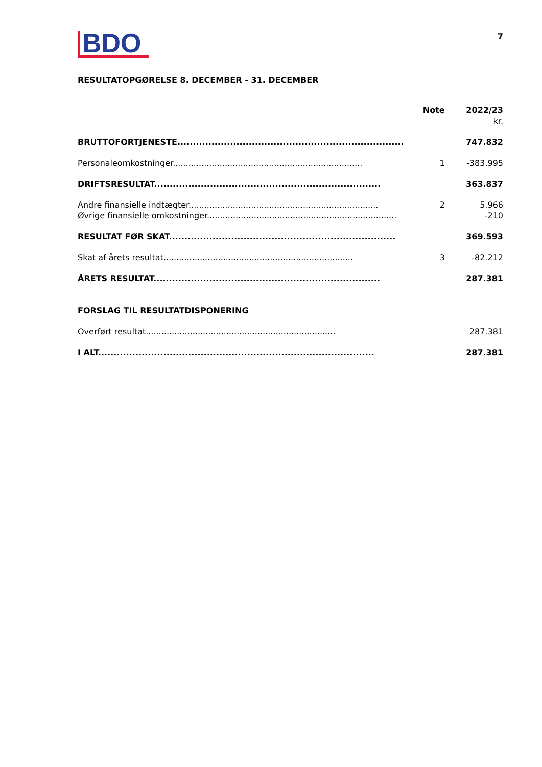BDO
7
RESULTATOPGØRELSE 8. DECEMBER - 31. DECEMBER
| | Note | 2022/23 |
| --- | --- | --- |
| | | kr. |
| BRUTTOFORTJENESTE......................................................................... | | 747.832 |
| Personaleomkostninger......................................................................... | 1 | -383.995 |
| DRIFTSRESULTAT......................................................................... | | 363.837 |
| Andre finansielle indtægter......................................................................... | 2 | 5.966 |
| Øvrige finansielle omkostninger......................................................................... | | -210 |
| RESULTAT FØR SKAT......................................................................... | | 369.593 |
| Skat af årets resultat......................................................................... | 3 | -82.212 |
| ÅRETS RESULTAT......................................................................... | | 287.381 |
| FORSLAG TIL RESULTATDISPONERING | | |
| Overført resultat......................................................................... | | 287.381 |
| I ALT......................................................................................... | | 287.381 |